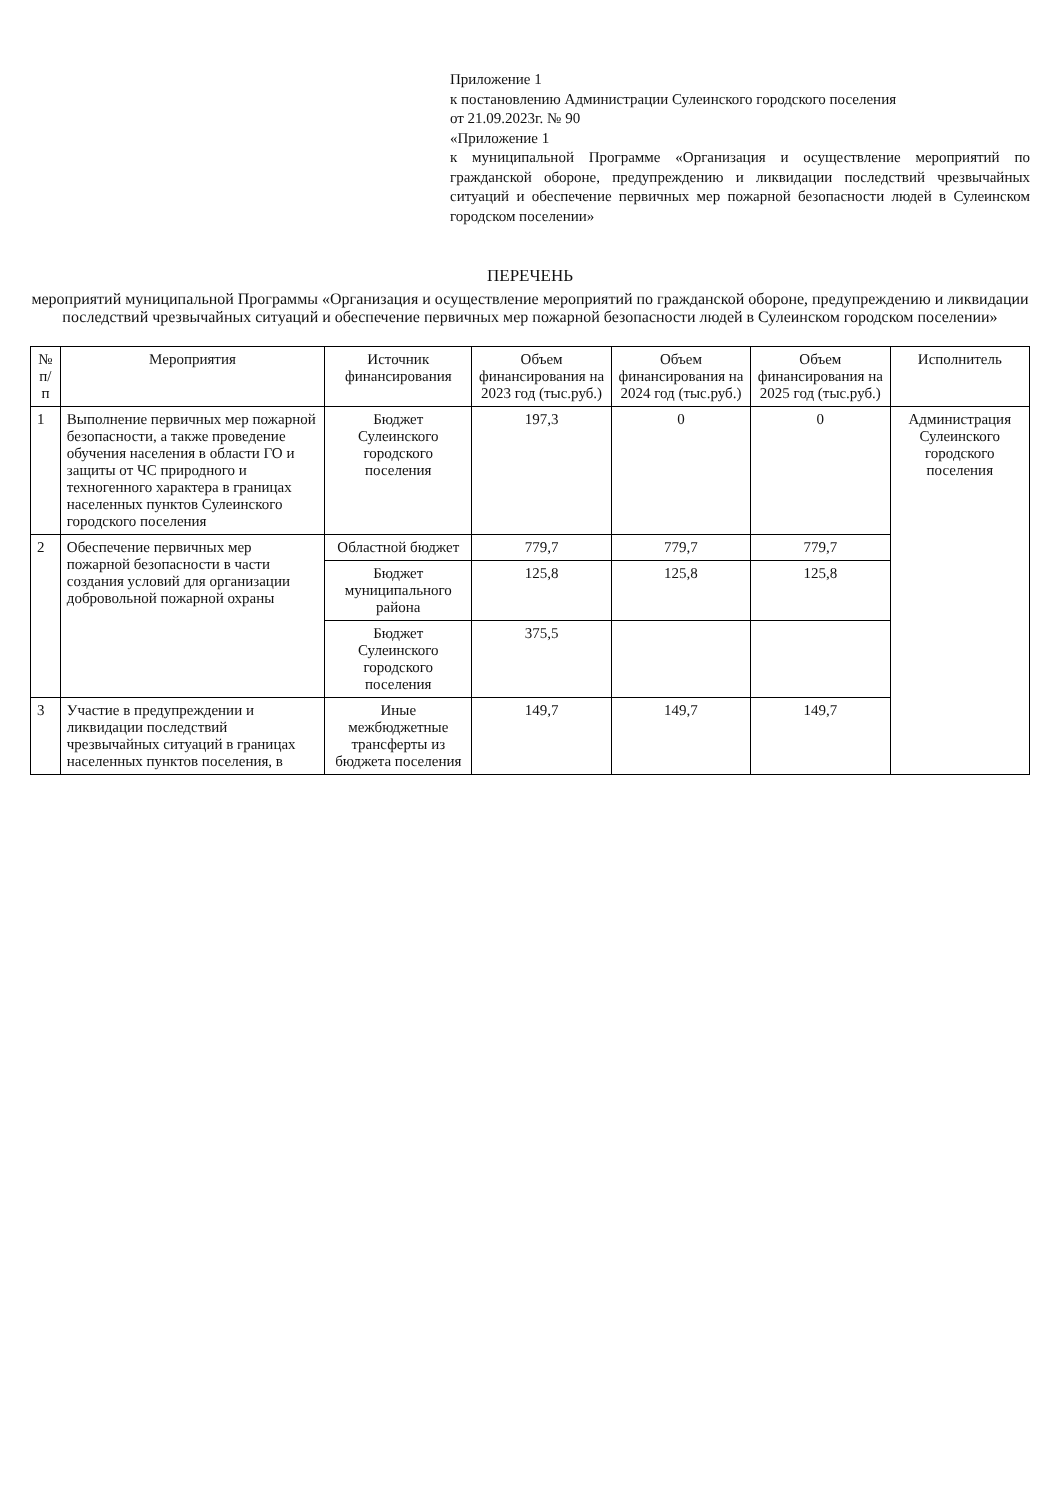Приложение 1
к постановлению Администрации Сулеинского городского поселения
от 21.09.2023г. № 90
«Приложение 1
к муниципальной Программе «Организация и осуществление мероприятий по гражданской обороне, предупреждению и ликвидации последствий чрезвычайных ситуаций и обеспечение первичных мер пожарной безопасности людей в Сулеинском городском поселении»
ПЕРЕЧЕНЬ
мероприятий муниципальной Программы «Организация и осуществление мероприятий по гражданской обороне, предупреждению и ликвидации последствий чрезвычайных ситуаций и обеспечение первичных мер пожарной безопасности людей в Сулеинском городском поселении»
| № п/п | Мероприятия | Источник финансирования | Объем финансирования на 2023 год (тыс.руб.) | Объем финансирования на 2024 год (тыс.руб.) | Объем финансирования на 2025 год (тыс.руб.) | Исполнитель |
| --- | --- | --- | --- | --- | --- | --- |
| 1 | Выполнение первичных мер пожарной безопасности, а также проведение обучения населения в области ГО и защиты от ЧС природного и техногенного характера в границах населенных пунктов Сулеинского городского поселения | Бюджет Сулеинского городского поселения | 197,3 | 0 | 0 | Администрация Сулеинского городского поселения |
| 2 | Обеспечение первичных мер пожарной безопасности в части создания условий для организации добровольной пожарной охраны | Областной бюджет | 779,7 | 779,7 | 779,7 | |
| | | Бюджет муниципального района | 125,8 | 125,8 | 125,8 | |
| | | Бюджет Сулеинского городского поселения | 375,5 | | | |
| 3 | Участие в предупреждении и ликвидации последствий чрезвычайных ситуаций в границах населенных пунктов поселения, в | Иные межбюджетные трансферты из бюджета поселения | 149,7 | 149,7 | 149,7 | |